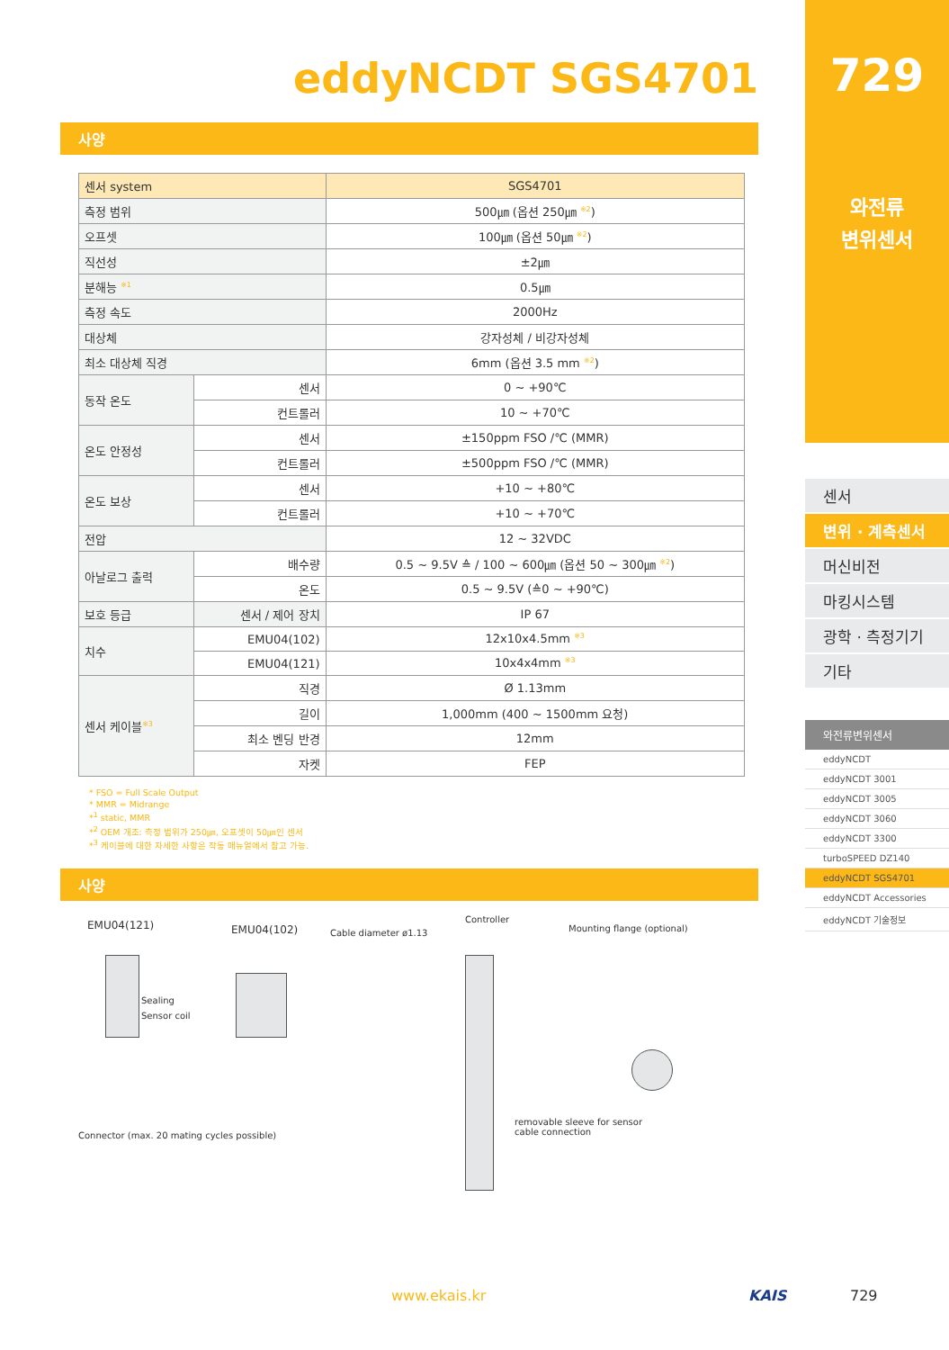eddyNCDT SGS4701
사양
| 센서 system | | SGS4701 |
| --- | --- | --- |
| 측정 범위 | | 500㎛ (옵션 250㎛ <sup>※2</sup>) |
| 오프셋 | | 100㎛ (옵션 50㎛ <sup>※2</sup>) |
| 직선성 | | ±2㎛ |
| 분해능 <sup>※1</sup> | | 0.5㎛ |
| 측정 속도 | | 2000Hz |
| 대상체 | | 강자성체 / 비강자성체 |
| 최소 대상체 직경 | | 6mm (옵션 3.5 mm <sup>※2</sup>) |
| 동작 온도 | 센서 | 0 ~ +90℃ |
| | 컨트롤러 | 10 ~ +70℃ |
| 온도 안정성 | 센서 | ±150ppm FSO /℃ (MMR) |
| | 컨트롤러 | ±500ppm FSO /℃ (MMR) |
| 온도 보상 | 센서 | +10 ~ +80℃ |
| | 컨트롤러 | +10 ~ +70℃ |
| 전압 | | 12 ~ 32VDC |
| 아날로그 출력 | 배수량 | 0.5 ~ 9.5V ≙ / 100 ~ 600㎛ (옵션 50 ~ 300㎛ <sup>※2</sup>) |
| | 온도 | 0.5 ~ 9.5V (≙0 ~ +90℃) |
| 보호 등급 | 센서 / 제어 장치 | IP 67 |
| 치수 | EMU04(102) | 12x10x4.5mm <sup>※3</sup> |
| | EMU04(121) | 10x4x4mm <sup>※3</sup> |
| 센서 케이블<sup>※3</sup> | 직경 | Ø 1.13mm |
| | 길이 | 1,000mm (400 ~ 1500mm 요청) |
| | 최소 벤딩 반경 | 12mm |
| | 자켓 | FEP |
* FSO = Full Scale Output
* MMR = Midrange
*<sup>1</sup> static, MMR
*<sup>2</sup> OEM 개조: 측정 범위가 250㎛, 오프셋이 50㎛인 센서
*<sup>3</sup> 케이블에 대한 자세한 사항은 작동 매뉴얼에서 참고 가능.
사양
EMU04(121) EMU04(102) Cable diameter ø1.13
Controller
Mounting flange (optional)
Sealing
Sensor coil
removable sleeve for sensor
cable connection Connector (max. 20 mating cycles possible)
729
와전류
변위센서
센서
변위 · 계측센서
머신비전
마킹시스템
광학 · 측정기기
기타
와전류변위센서
eddyNCDT
eddyNCDT 3001
eddyNCDT 3005
eddyNCDT 3060
eddyNCDT 3300
turboSPEED DZ140
eddyNCDT SGS4701
eddyNCDT Accessories
eddyNCDT 기술정보
www.ekais.kr KAIS 729